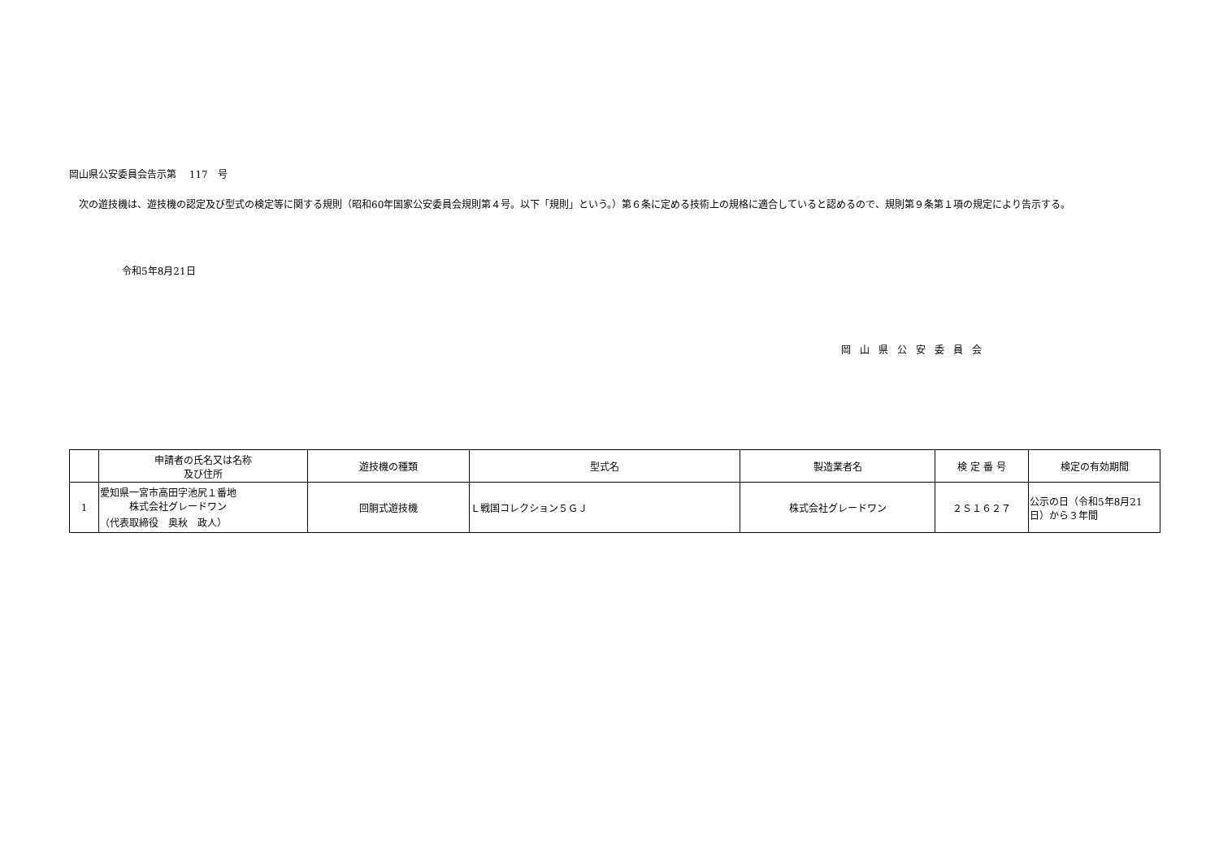岡山県公安委員会告示第　 117　号
　次の遊技機は、遊技機の認定及び型式の検定等に関する規則（昭和60年国家公安委員会規則第４号。以下「規則」という。）第６条に定める技術上の規格に適合していると認めるので、規則第９条第１項の規定により告示する。
令和5年8月21日
岡山県公安委員会
| | 申請者の氏名又は名称 及び住所 | 遊技機の種類 | 型式名 | 製造業者名 | 検 定 番 号 | 検定の有効期間 |
| --- | --- | --- | --- | --- | --- | --- |
| 1 | 愛知県一宮市高田字池尻１番地 株式会社グレードワン （代表取締役 奥秋 政人） | 回胴式遊技機 | Ｌ戦国コレクション５ＧＪ | 株式会社グレードワン | ２Ｓ１６２７ | 公示の日（令和5年8月21日）から３年間 |